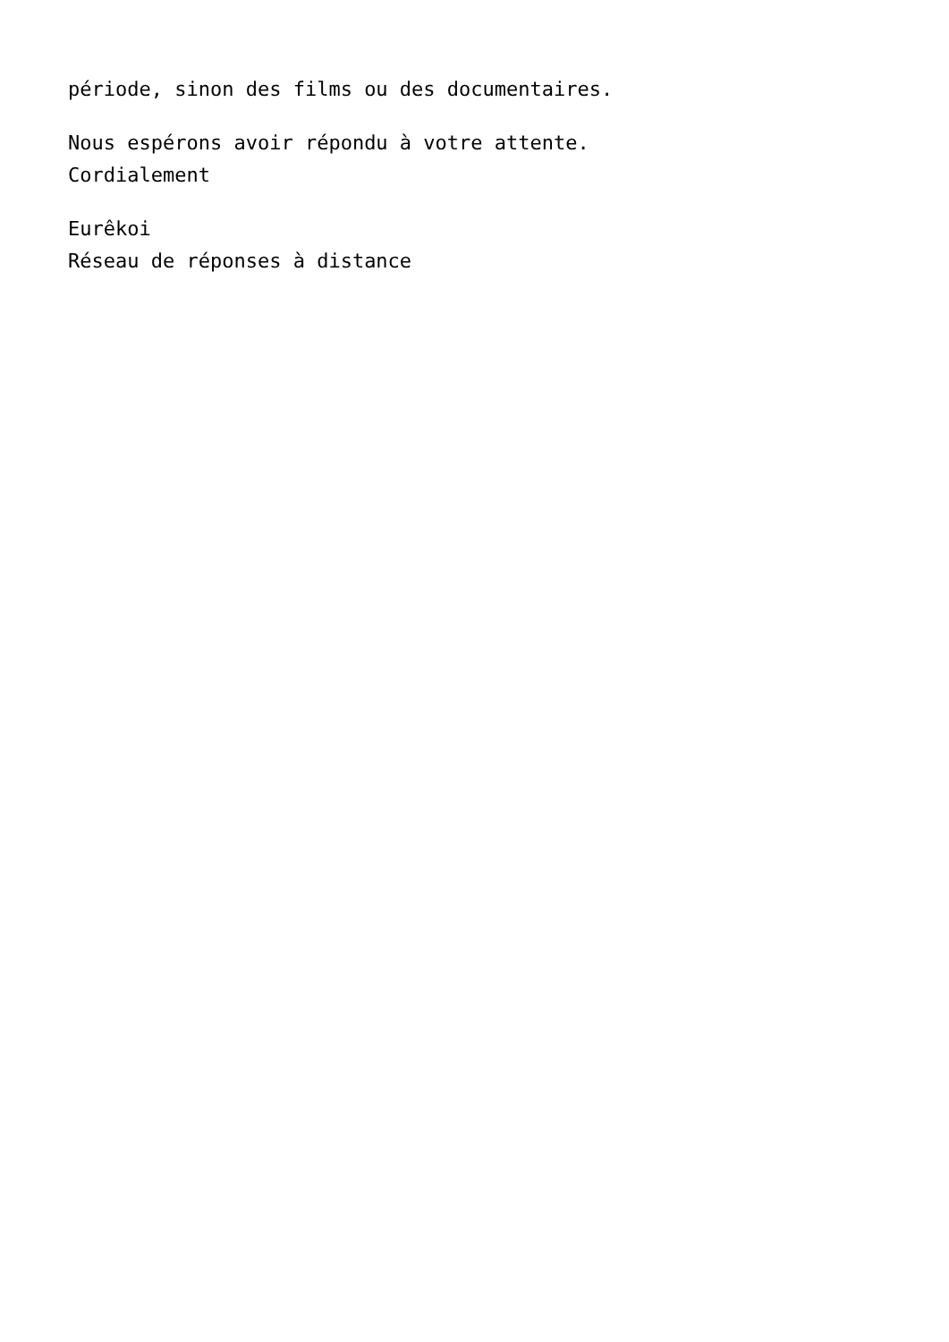période, sinon des films ou des documentaires.
Nous espérons avoir répondu à votre attente.
Cordialement
Eurêkoi
Réseau de réponses à distance